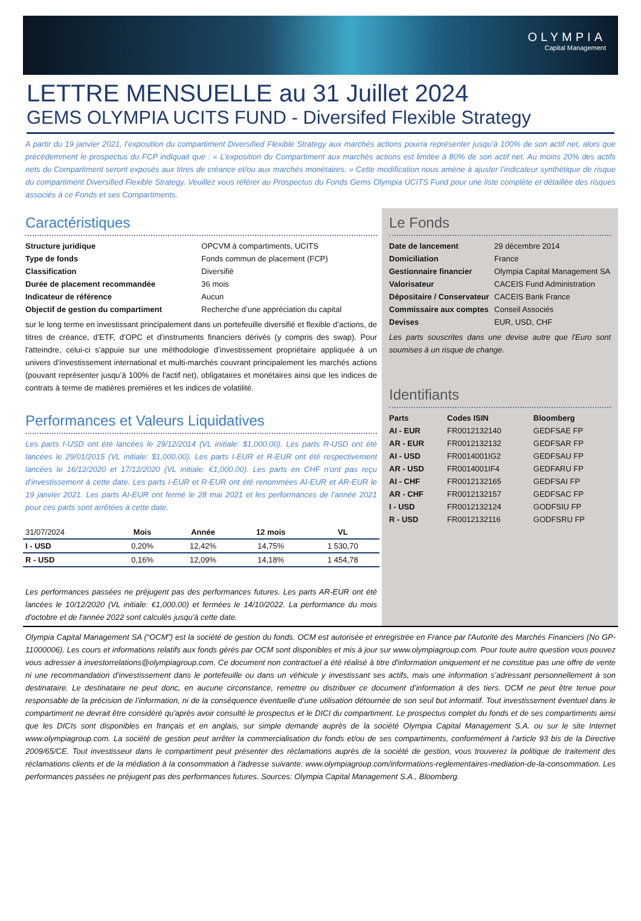OLYMPIA
Capital Management
LETTRE MENSUELLE au 31 Juillet 2024
GEMS OLYMPIA UCITS FUND - Diversifed Flexible Strategy
A partir du 19 janvier 2021, l’exposition du compartiment Diversified Flexible Strategy aux marchés actions pourra représenter jusqu’à 100% de son actif net, alors que précédemment le prospectus du FCP indiquait que : « L’exposition du Compartiment aux marchés actions est limitée à 80% de son actif net. Au moins 20% des actifs nets du Compartiment seront exposés aux titres de créance et/ou aux marchés monétaires. » Cette modification nous amène à ajuster l’indicateur synthétique de risque du compartiment Diversified Flexible Strategy. Veuillez vous référer au Prospectus du Fonds Gems Olympia UCITS Fund pour une liste complète et détaillée des risques associés à ce Fonds et ses Compartiments.
Caractéristiques
| Structure juridique | OPCVM à compartiments, UCITS |
| Type de fonds | Fonds commun de placement (FCP) |
| Classification | Diversifié |
| Durée de placement recommandée | 36 mois |
| Indicateur de référence | Aucun |
| Objectif de gestion du compartiment | Recherche d’une appréciation du capital |
sur le long terme en investissant principalement dans un portefeuille diversifié et flexible d’actions, de titres de créance, d’ETF, d’OPC et d’instruments financiers dérivés (y compris des swap). Pour l'atteindre, celui-ci s’appuie sur une méthodologie d’investissement propriétaire appliquée à un univers d’investissement international et multi-marchés couvrant principalement les marchés actions (pouvant représenter jusqu’à 100% de l'actif net), obligataires et monétaires ainsi que les indices de contrats à terme de matières premières et les indices de volatilité.
Performances et Valeurs Liquidatives
Les parts I-USD ont été lancées le 29/12/2014 (VL initiale: $1,000.00). Les parts R-USD ont été lancées le 29/01/2015 (VL initiale: $1,000.00). Les parts I-EUR et R-EUR ont été respectivement lancées le 16/12/2020 et 17/12/2020 (VL initiale: €1,000.00). Les parts en CHF n'ont pas reçu d'investissement à cette date. Les parts I-EUR et R-EUR ont été renommées AI-EUR et AR-EUR le 19 janvier 2021. Les parts AI-EUR ont fermé le 28 mai 2021 et les performances de l'année 2021 pour ces parts sont arrêtées à cette date.
| 31/07/2024 | Mois | Année | 12 mois | VL |
| --- | --- | --- | --- | --- |
| I - USD | 0,20% | 12,42% | 14,75% | 1 530,70 |
| R - USD | 0,16% | 12,09% | 14,18% | 1 454,78 |
Les performances passées ne préjugent pas des performances futures. Les parts AR-EUR ont été lancées le 10/12/2020 (VL initiale: €1,000.00) et fermées le 14/10/2022. La performance du mois d'octobre et de l'année 2022 sont calculés jusqu'à cette date.
Le Fonds
| Date de lancement | 29 décembre 2014 |
| Domiciliation | France |
| Gestionnaire financier | Olympia Capital Management SA |
| Valorisateur | CACEIS Fund Administration |
| Dépositaire / Conservateur | CACEIS Bank France |
| Commissaire aux comptes | Conseil Associés |
| Devises | EUR, USD, CHF |
Les parts souscrites dans une devise autre que l'Euro sont soumises à un risque de change.
Identifiants
| Parts | Codes ISIN | Bloomberg |
| --- | --- | --- |
| AI - EUR | FR0012132140 | GEDFSAE FP |
| AR - EUR | FR0012132132 | GEDFSAR FP |
| AI - USD | FR0014001IG2 | GEDFSAU FP |
| AR - USD | FR0014001IF4 | GEDFARU FP |
| AI - CHF | FR0012132165 | GEDFSAI FP |
| AR - CHF | FR0012132157 | GEDFSAC FP |
| I - USD | FR0012132124 | GODFSIU FP |
| R - USD | FR0012132116 | GODFSRU FP |
Olympia Capital Management SA (“OCM”) est la société de gestion du fonds. OCM est autorisée et enregistrée en France par l'Autorité des Marchés Financiers (No GP-11000006). Les cours et informations relatifs aux fonds gérés par OCM sont disponibles et mis à jour sur www.olympiagroup.com. Pour toute autre question vous pouvez vous adresser à investorrelations@olympiagroup.com. Ce document non contractuel a été réalisé à titre d'information uniquement et ne constitue pas une offre de vente ni une recommandation d'investissement dans le portefeuille ou dans un véhicule y investissant ses actifs, mais une information s’adressant personnellement à son destinataire. Le destinataire ne peut donc, en aucune circonstance, remettre ou distribuer ce document d’information à des tiers. OCM ne peut être tenue pour responsable de la précision de l’information, ni de la conséquence éventuelle d’une utilisation détournée de son seul but informatif. Tout investissement éventuel dans le compartiment ne devrait être considéré qu'après avoir consulté le prospectus et le DICI du compartiment. Le prospectus complet du fonds et de ses compartiments ainsi que les DICIs sont disponibles en français et en anglais, sur simple demande auprès de la société Olympia Capital Management S.A. ou sur le site Internet www.olympiagroup.com. La société de gestion peut arrêter la commercialisation du fonds et/ou de ses compartiments, conformément à l'article 93 bis de la Directive 2009/65/CE. Tout investisseur dans le compartiment peut présenter des réclamations auprès de la société de gestion, vous trouverez la politique de traitement des réclamations clients et de la médiation à la consommation à l'adresse suivante: www.olympiagroup.com/informations-reglementaires-mediation-de-la-consommation. Les performances passées ne préjugent pas des performances futures. Sources: Olympia Capital Management S.A., Bloomberg.